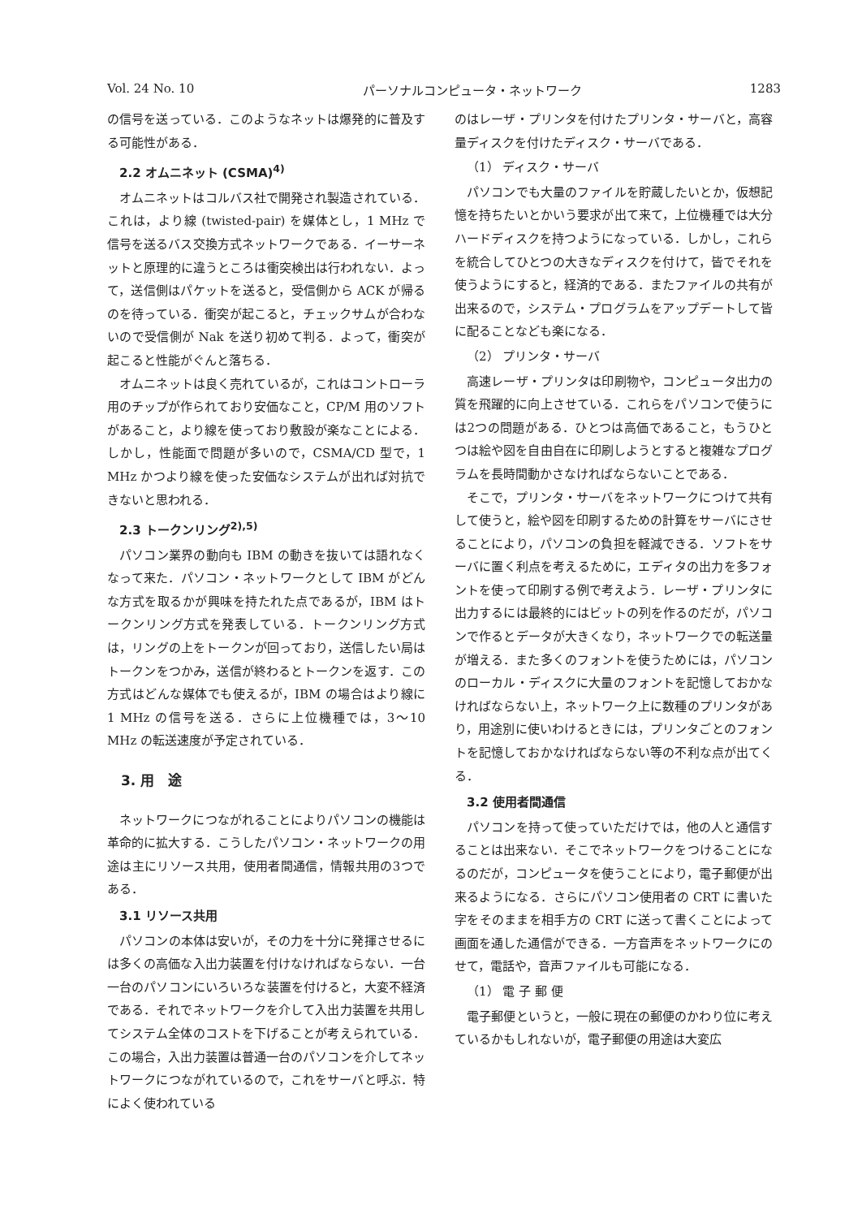Vol. 24 No. 10 パーソナルコンピュータ・ネットワーク 1283
の信号を送っている．このようなネットは爆発的に普及する可能性がある．
2.2 オムニネット (CSMA)<sup>4)</sup>
オムニネットはコルバス社で開発され製造されている．これは，より線 (twisted-pair) を媒体とし，1 MHz で信号を送るバス交換方式ネットワークである．イーサーネットと原理的に違うところは衝突検出は行われない．よって，送信側はパケットを送ると，受信側から ACK が帰るのを待っている．衝突が起こると，チェックサムが合わないので受信側が Nak を送り初めて判る．よって，衝突が起こると性能がぐんと落ちる．
オムニネットは良く売れているが，これはコントローラ用のチップが作られており安価なこと，CP/M 用のソフトがあること，より線を使っており敷設が楽なことによる．しかし，性能面で問題が多いので，CSMA/CD 型で，1 MHz かつより線を使った安価なシステムが出れば対抗できないと思われる．
2.3 トークンリング<sup>2),5)</sup>
パソコン業界の動向も IBM の動きを抜いては語れなくなって来た．パソコン・ネットワークとして IBM がどんな方式を取るかが興味を持たれた点であるが，IBM はトークンリング方式を発表している．トークンリング方式は，リングの上をトークンが回っており，送信したい局はトークンをつかみ，送信が終わるとトークンを返す．この方式はどんな媒体でも使えるが，IBM の場合はより線に 1 MHz の信号を送る．さらに上位機種では，3〜10 MHz の転送速度が予定されている．
3. 用　途
ネットワークにつながれることによりパソコンの機能は革命的に拡大する．こうしたパソコン・ネットワークの用途は主にリソース共用，使用者間通信，情報共用の3つである．
3.1 リソース共用
パソコンの本体は安いが，その力を十分に発揮させるには多くの高価な入出力装置を付けなければならない．一台一台のパソコンにいろいろな装置を付けると，大変不経済である．それでネットワークを介して入出力装置を共用してシステム全体のコストを下げることが考えられている．この場合，入出力装置は普通一台のパソコンを介してネットワークにつながれているので，これをサーバと呼ぶ．特によく使われている
のはレーザ・プリンタを付けたプリンタ・サーバと，高容量ディスクを付けたディスク・サーバである．
（1） ディスク・サーバ
パソコンでも大量のファイルを貯蔵したいとか，仮想記憶を持ちたいとかいう要求が出て来て，上位機種では大分ハードディスクを持つようになっている．しかし，これらを統合してひとつの大きなディスクを付けて，皆でそれを使うようにすると，経済的である．またファイルの共有が出来るので，システム・プログラムをアップデートして皆に配ることなども楽になる．
（2） プリンタ・サーバ
高速レーザ・プリンタは印刷物や，コンピュータ出力の質を飛躍的に向上させている．これらをパソコンで使うには2つの問題がある．ひとつは高価であること，もうひとつは絵や図を自由自在に印刷しようとすると複雑なプログラムを長時間動かさなければならないことである．
そこで，プリンタ・サーバをネットワークにつけて共有して使うと，絵や図を印刷するための計算をサーバにさせることにより，パソコンの負担を軽減できる．ソフトをサーバに置く利点を考えるために，エディタの出力を多フォントを使って印刷する例で考えよう．レーザ・プリンタに出力するには最終的にはビットの列を作るのだが，パソコンで作るとデータが大きくなり，ネットワークでの転送量が増える．また多くのフォントを使うためには，パソコンのローカル・ディスクに大量のフォントを記憶しておかなければならない上，ネットワーク上に数種のプリンタがあり，用途別に使いわけるときには，プリンタごとのフォントを記憶しておかなければならない等の不利な点が出てくる．
3.2 使用者間通信
パソコンを持って使っていただけでは，他の人と通信することは出来ない．そこでネットワークをつけることになるのだが，コンピュータを使うことにより，電子郵便が出来るようになる．さらにパソコン使用者の CRT に書いた字をそのままを相手方の CRT に送って書くことによって画面を通した通信ができる．一方音声をネットワークにのせて，電話や，音声ファイルも可能になる．
（1） 電 子 郵 便
電子郵便というと，一般に現在の郵便のかわり位に考えているかもしれないが，電子郵便の用途は大変広